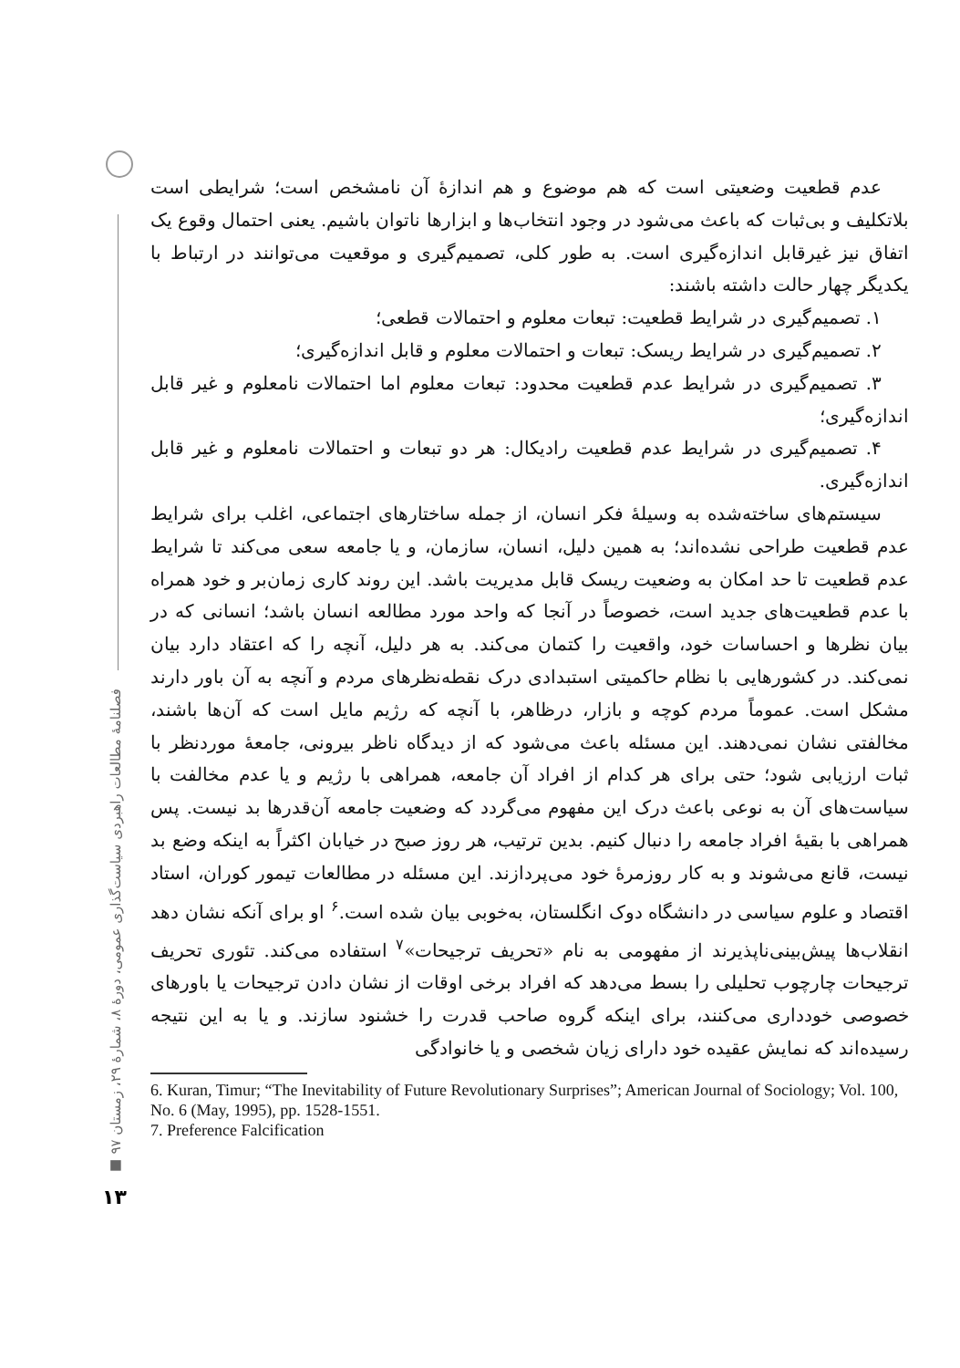فصلنامهٔ مطالعات راهبردی سیاست‌گذاری عمومی، دورهٔ ۸، شمارهٔ ۲۹، زمستان ۹۷ ■
۱۳
عدم قطعیت وضعیتی است که هم موضوع و هم اندازهٔ آن نامشخص است؛ شرایطی است بلاتکلیف و بی‌ثبات که باعث می‌شود در وجود انتخاب‌ها و ابزارها ناتوان باشیم. یعنی احتمال وقوع یک اتفاق نیز غیرقابل اندازه‌گیری است. به طور کلی، تصمیم‌گیری و موقعیت می‌توانند در ارتباط با یکدیگر چهار حالت داشته باشند:
۱. تصمیم‌گیری در شرایط قطعیت: تبعات معلوم و احتمالات قطعی؛
۲. تصمیم‌گیری در شرایط ریسک: تبعات و احتمالات معلوم و قابل اندازه‌گیری؛
۳. تصمیم‌گیری در شرایط عدم قطعیت محدود: تبعات معلوم اما احتمالات نامعلوم و غیر قابل اندازه‌گیری؛
۴. تصمیم‌گیری در شرایط عدم قطعیت رادیکال: هر دو تبعات و احتمالات نامعلوم و غیر قابل اندازه‌گیری.
سیستم‌های ساخته‌شده به وسیلهٔ فکر انسان، از جمله ساختارهای اجتماعی، اغلب برای شرایط عدم قطعیت طراحی نشده‌اند؛ به همین دلیل، انسان، سازمان، و یا جامعه سعی می‌کند تا شرایط عدم قطعیت تا حد امکان به وضعیت ریسک قابل مدیریت باشد. این روند کاری زمان‌بر و خود همراه با عدم قطعیت‌های جدید است، خصوصاً در آنجا که واحد مورد مطالعه انسان باشد؛ انسانی که در بیان نظرها و احساسات خود، واقعیت را کتمان می‌کند. به هر دلیل، آنچه را که اعتقاد دارد بیان نمی‌کند. در کشورهایی با نظام حاکمیتی استبدادی درک نقطه‌نظرهای مردم و آنچه به آن باور دارند مشکل است. عموماً مردم کوچه و بازار، درظاهر، با آنچه که رژیم مایل است که آن‌ها باشند، مخالفتی نشان نمی‌دهند. این مسئله باعث می‌شود که از دیدگاه ناظر بیرونی، جامعهٔ موردنظر با ثبات ارزیابی شود؛ حتی برای هر کدام از افراد آن جامعه، همراهی با رژیم و یا عدم مخالفت با سیاست‌های آن به نوعی باعث درک این مفهوم می‌گردد که وضعیت جامعه آن‌قدرها بد نیست. پس همراهی با بقیهٔ افراد جامعه را دنبال کنیم. بدین ترتیب، هر روز صبح در خیابان اکثراً به اینکه وضع بد نیست، قانع می‌شوند و به کار روزمرهٔ خود می‌پردازند. این مسئله در مطالعات تیمور کوران، استاد اقتصاد و علوم سیاسی در دانشگاه دوک انگلستان، به‌خوبی بیان شده است.<sup>۶</sup> او برای آنکه نشان دهد انقلاب‌ها پیش‌بینی‌ناپذیرند از مفهومی به نام «تحریف ترجیحات»<sup>۷</sup> استفاده می‌کند. تئوری تحریف ترجیحات چارچوب تحلیلی را بسط می‌دهد که افراد برخی اوقات از نشان دادن ترجیحات یا باورهای خصوصی خودداری می‌کنند، برای اینکه گروه صاحب قدرت را خشنود سازند. و یا به این نتیجه رسیده‌اند که نمایش عقیده خود دارای زیان شخصی و یا خانوادگی
6. Kuran, Timur; “The Inevitability of Future Revolutionary Surprises”; American Journal of Sociology; Vol. 100, No. 6 (May, 1995), pp. 1528-1551.
7. Preference Falcification